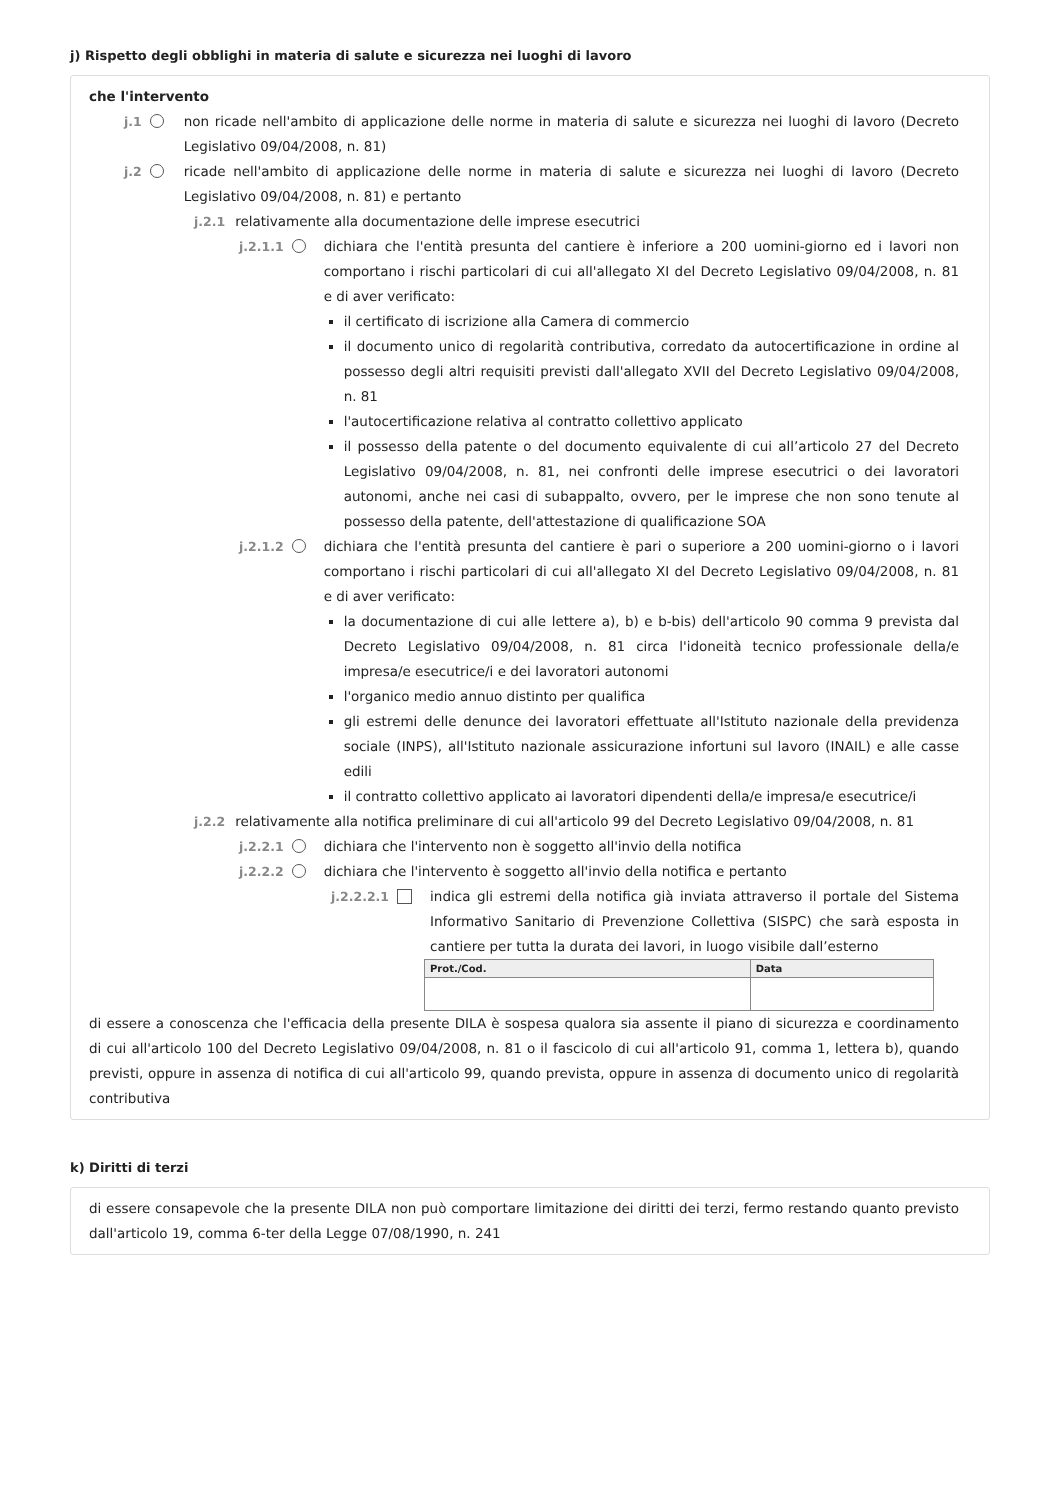j) Rispetto degli obblighi in materia di salute e sicurezza nei luoghi di lavoro
che l'intervento
j.1 non ricade nell'ambito di applicazione delle norme in materia di salute e sicurezza nei luoghi di lavoro (Decreto Legislativo 09/04/2008, n. 81)
j.2 ricade nell'ambito di applicazione delle norme in materia di salute e sicurezza nei luoghi di lavoro (Decreto Legislativo 09/04/2008, n. 81) e pertanto
j.2.1 relativamente alla documentazione delle imprese esecutrici
j.2.1.1 dichiara che l'entità presunta del cantiere è inferiore a 200 uomini-giorno ed i lavori non comportano i rischi particolari di cui all'allegato XI del Decreto Legislativo 09/04/2008, n. 81 e di aver verificato:
il certificato di iscrizione alla Camera di commercio
il documento unico di regolarità contributiva, corredato da autocertificazione in ordine al possesso degli altri requisiti previsti dall'allegato XVII del Decreto Legislativo 09/04/2008, n. 81
l'autocertificazione relativa al contratto collettivo applicato
il possesso della patente o del documento equivalente di cui all’articolo 27 del Decreto Legislativo 09/04/2008, n. 81, nei confronti delle imprese esecutrici o dei lavoratori autonomi, anche nei casi di subappalto, ovvero, per le imprese che non sono tenute al possesso della patente, dell'attestazione di qualificazione SOA
j.2.1.2 dichiara che l'entità presunta del cantiere è pari o superiore a 200 uomini-giorno o i lavori comportano i rischi particolari di cui all'allegato XI del Decreto Legislativo 09/04/2008, n. 81 e di aver verificato:
la documentazione di cui alle lettere a), b) e b-bis) dell'articolo 90 comma 9 prevista dal Decreto Legislativo 09/04/2008, n. 81 circa l'idoneità tecnico professionale della/e impresa/e esecutrice/i e dei lavoratori autonomi
l'organico medio annuo distinto per qualifica
gli estremi delle denunce dei lavoratori effettuate all'Istituto nazionale della previdenza sociale (INPS), all'Istituto nazionale assicurazione infortuni sul lavoro (INAIL) e alle casse edili
il contratto collettivo applicato ai lavoratori dipendenti della/e impresa/e esecutrice/i
j.2.2 relativamente alla notifica preliminare di cui all'articolo 99 del Decreto Legislativo 09/04/2008, n. 81
j.2.2.1 dichiara che l'intervento non è soggetto all'invio della notifica
j.2.2.2 dichiara che l'intervento è soggetto all'invio della notifica e pertanto
j.2.2.2.1 indica gli estremi della notifica già inviata attraverso il portale del Sistema Informativo Sanitario di Prevenzione Collettiva (SISPC) che sarà esposta in cantiere per tutta la durata dei lavori, in luogo visibile dall’esterno
| Prot./Cod. | Data |
| --- | --- |
di essere a conoscenza che l'efficacia della presente DILA è sospesa qualora sia assente il piano di sicurezza e coordinamento di cui all'articolo 100 del Decreto Legislativo 09/04/2008, n. 81 o il fascicolo di cui all'articolo 91, comma 1, lettera b), quando previsti, oppure in assenza di notifica di cui all'articolo 99, quando prevista, oppure in assenza di documento unico di regolarità contributiva
k) Diritti di terzi
di essere consapevole che la presente DILA non può comportare limitazione dei diritti dei terzi, fermo restando quanto previsto dall'articolo 19, comma 6-ter della Legge 07/08/1990, n. 241